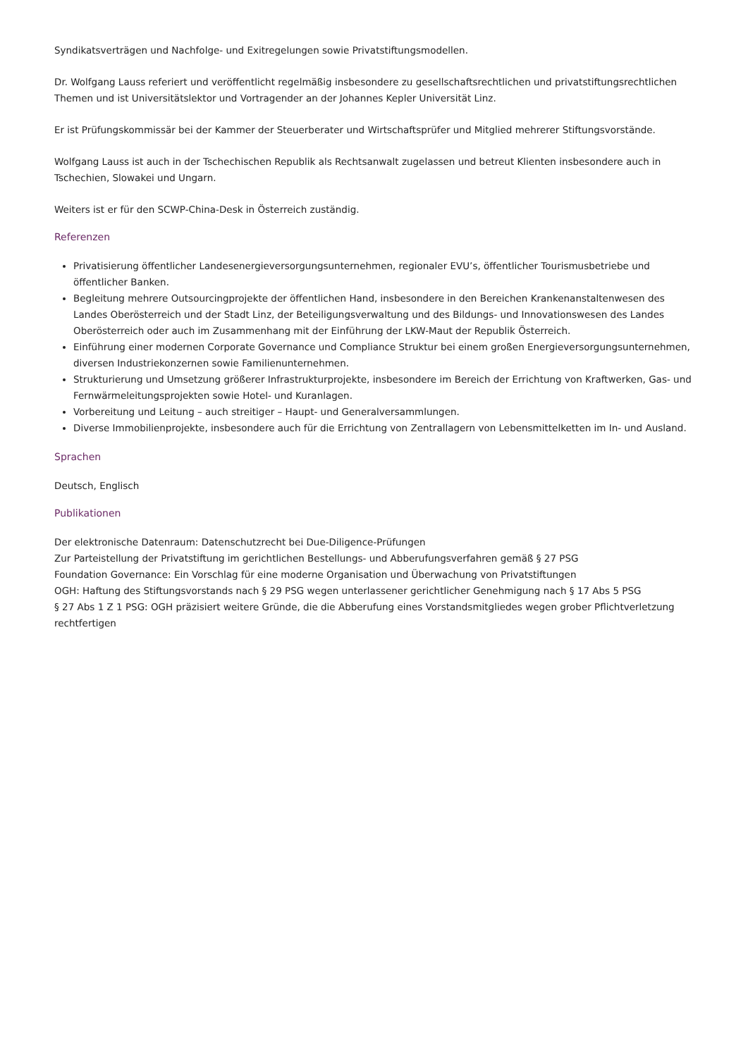Syndikatsverträgen und Nachfolge- und Exitregelungen sowie Privatstiftungsmodellen.
Dr. Wolfgang Lauss referiert und veröffentlicht regelmäßig insbesondere zu gesellschaftsrechtlichen und privatstiftungsrechtlichen Themen und ist Universitätslektor und Vortragender an der Johannes Kepler Universität Linz.
Er ist Prüfungskommissär bei der Kammer der Steuerberater und Wirtschaftsprüfer und Mitglied mehrerer Stiftungsvorstände.
Wolfgang Lauss ist auch in der Tschechischen Republik als Rechtsanwalt zugelassen und betreut Klienten insbesondere auch in Tschechien, Slowakei und Ungarn.
Weiters ist er für den SCWP-China-Desk in Österreich zuständig.
Referenzen
Privatisierung öffentlicher Landesenergieversorgungsunternehmen, regionaler EVU’s, öffentlicher Tourismusbetriebe und öffentlicher Banken.
Begleitung mehrere Outsourcingprojekte der öffentlichen Hand, insbesondere in den Bereichen Krankenanstaltenwesen des Landes Oberösterreich und der Stadt Linz, der Beteiligungsverwaltung und des Bildungs- und Innovationswesen des Landes Oberösterreich oder auch im Zusammenhang mit der Einführung der LKW-Maut der Republik Österreich.
Einführung einer modernen Corporate Governance und Compliance Struktur bei einem großen Energieversorgungsunternehmen, diversen Industriekonzernen sowie Familienunternehmen.
Strukturierung und Umsetzung größerer Infrastrukturprojekte, insbesondere im Bereich der Errichtung von Kraftwerken, Gas- und Fernwärmeleitungsprojekten sowie Hotel- und Kuranlagen.
Vorbereitung und Leitung – auch streitiger – Haupt- und Generalversammlungen.
Diverse Immobilienprojekte, insbesondere auch für die Errichtung von Zentrallagern von Lebensmittelketten im In- und Ausland.
Sprachen
Deutsch, Englisch
Publikationen
Der elektronische Datenraum: Datenschutzrecht bei Due-Diligence-Prüfungen
Zur Parteistellung der Privatstiftung im gerichtlichen Bestellungs- und Abberufungsverfahren gemäß § 27 PSG
Foundation Governance: Ein Vorschlag für eine moderne Organisation und Überwachung von Privatstiftungen
OGH: Haftung des Stiftungsvorstands nach § 29 PSG wegen unterlassener gerichtlicher Genehmigung nach § 17 Abs 5 PSG
§ 27 Abs 1 Z 1 PSG: OGH präzisiert weitere Gründe, die die Abberufung eines Vorstandsmitgliedes wegen grober Pflichtverletzung rechtfertigen